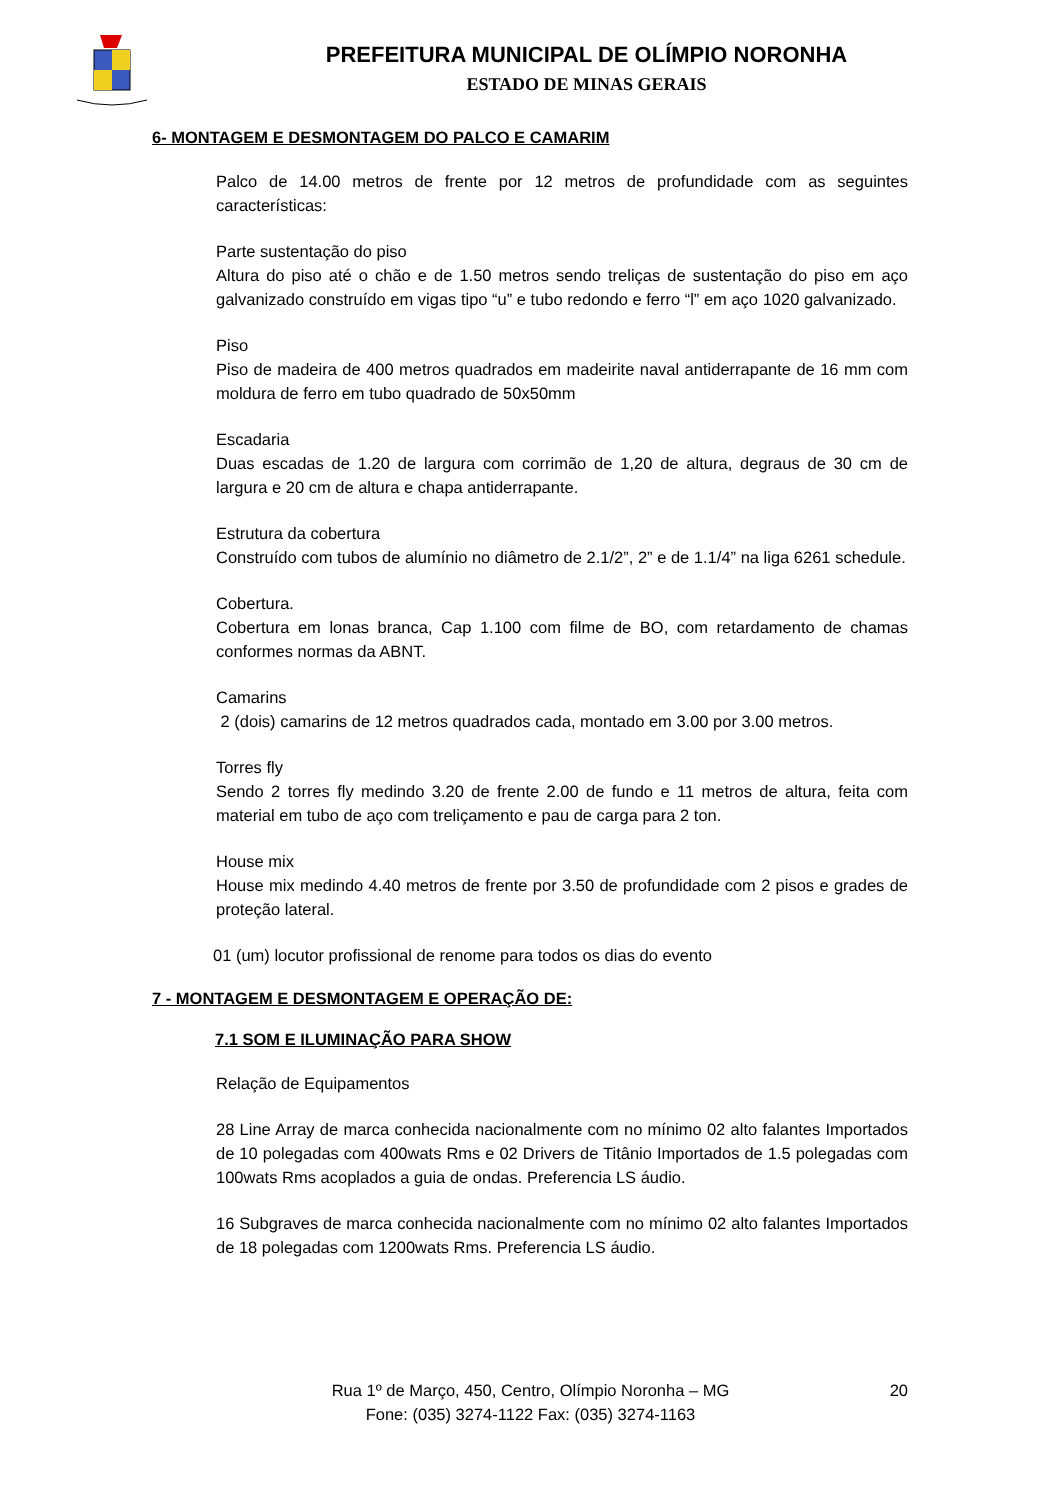PREFEITURA MUNICIPAL DE OLÍMPIO NORONHA
ESTADO DE MINAS GERAIS
6- MONTAGEM E DESMONTAGEM DO PALCO E CAMARIM
Palco de 14.00 metros de frente por 12 metros de profundidade com as seguintes características:
Parte sustentação do piso
Altura do piso até o chão e de 1.50 metros sendo treliças de sustentação do piso em aço galvanizado construído em vigas tipo “u” e tubo redondo e ferro “l” em aço 1020 galvanizado.
Piso
Piso de madeira de 400 metros quadrados em madeirite naval antiderrapante de 16 mm com moldura de ferro em tubo quadrado de 50x50mm
Escadaria
Duas escadas de 1.20 de largura com corrimão de 1,20 de altura, degraus de 30 cm de largura e 20 cm de altura e chapa antiderrapante.
Estrutura da cobertura
Construído com tubos de alumínio no diâmetro de 2.1/2”, 2” e de 1.1/4” na liga 6261 schedule.
Cobertura.
Cobertura em lonas branca, Cap 1.100 com filme de BO, com retardamento de chamas conformes normas da ABNT.
Camarins
2 (dois) camarins de 12 metros quadrados cada, montado em 3.00 por 3.00 metros.
Torres fly
Sendo 2 torres fly medindo 3.20 de frente 2.00 de fundo e 11 metros de altura, feita com material em tubo de aço com treliçamento e pau de carga para 2 ton.
House mix
House mix medindo 4.40 metros de frente por 3.50 de profundidade com 2 pisos e grades de proteção lateral.
01 (um) locutor profissional de renome para todos os dias do evento
7 - MONTAGEM E DESMONTAGEM E OPERAÇÃO DE:
7.1 SOM E ILUMINAÇÃO PARA SHOW
Relação de Equipamentos
28 Line Array de marca conhecida nacionalmente com no mínimo 02 alto falantes Importados de 10 polegadas com 400wats Rms e 02 Drivers de Titânio Importados de 1.5 polegadas com 100wats Rms acoplados a guia de ondas. Preferencia LS áudio.
16 Subgraves de marca conhecida nacionalmente com no mínimo 02 alto falantes Importados de 18 polegadas com 1200wats Rms. Preferencia LS áudio.
Rua 1º de Março, 450, Centro, Olímpio Noronha – MG 20
Fone: (035) 3274-1122 Fax: (035) 3274-1163